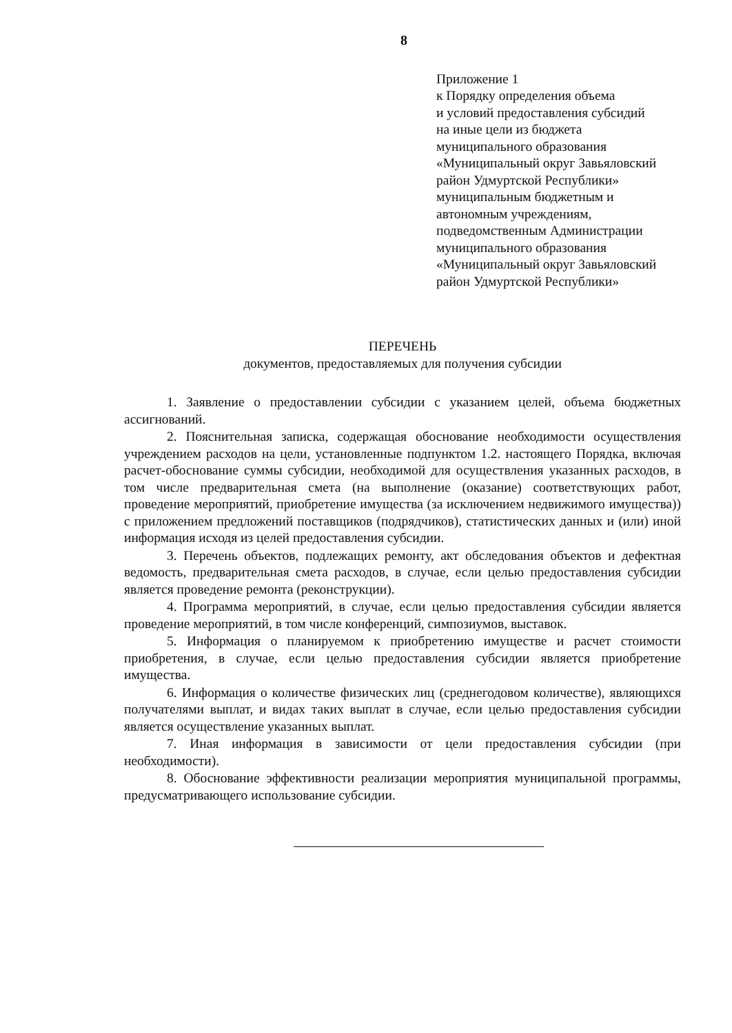8
Приложение 1
к Порядку определения объема
и условий предоставления субсидий
на иные цели из бюджета
муниципального образования
«Муниципальный округ Завьяловский
район Удмуртской Республики»
муниципальным бюджетным и
автономным учреждениям,
подведомственным Администрации
муниципального образования
«Муниципальный округ Завьяловский
район Удмуртской Республики»
ПЕРЕЧЕНЬ
документов, предоставляемых для получения субсидии
1. Заявление о предоставлении субсидии с указанием целей, объема бюджетных ассигнований.
2. Пояснительная записка, содержащая обоснование необходимости осуществления учреждением расходов на цели, установленные подпунктом 1.2. настоящего Порядка, включая расчет-обоснование суммы субсидии, необходимой для осуществления указанных расходов, в том числе предварительная смета (на выполнение (оказание) соответствующих работ, проведение мероприятий, приобретение имущества (за исключением недвижимого имущества)) с приложением предложений поставщиков (подрядчиков), статистических данных и (или) иной информация исходя из целей предоставления субсидии.
3. Перечень объектов, подлежащих ремонту, акт обследования объектов и дефектная ведомость, предварительная смета расходов, в случае, если целью предоставления субсидии является проведение ремонта (реконструкции).
4. Программа мероприятий, в случае, если целью предоставления субсидии является проведение мероприятий, в том числе конференций, симпозиумов, выставок.
5. Информация о планируемом к приобретению имуществе и расчет стоимости приобретения, в случае, если целью предоставления субсидии является приобретение имущества.
6. Информация о количестве физических лиц (среднегодовом количестве), являющихся получателями выплат, и видах таких выплат в случае, если целью предоставления субсидии является осуществление указанных выплат.
7. Иная информация в зависимости от цели предоставления субсидии (при необходимости).
8. Обоснование эффективности реализации мероприятия муниципальной программы, предусматривающего использование субсидии.